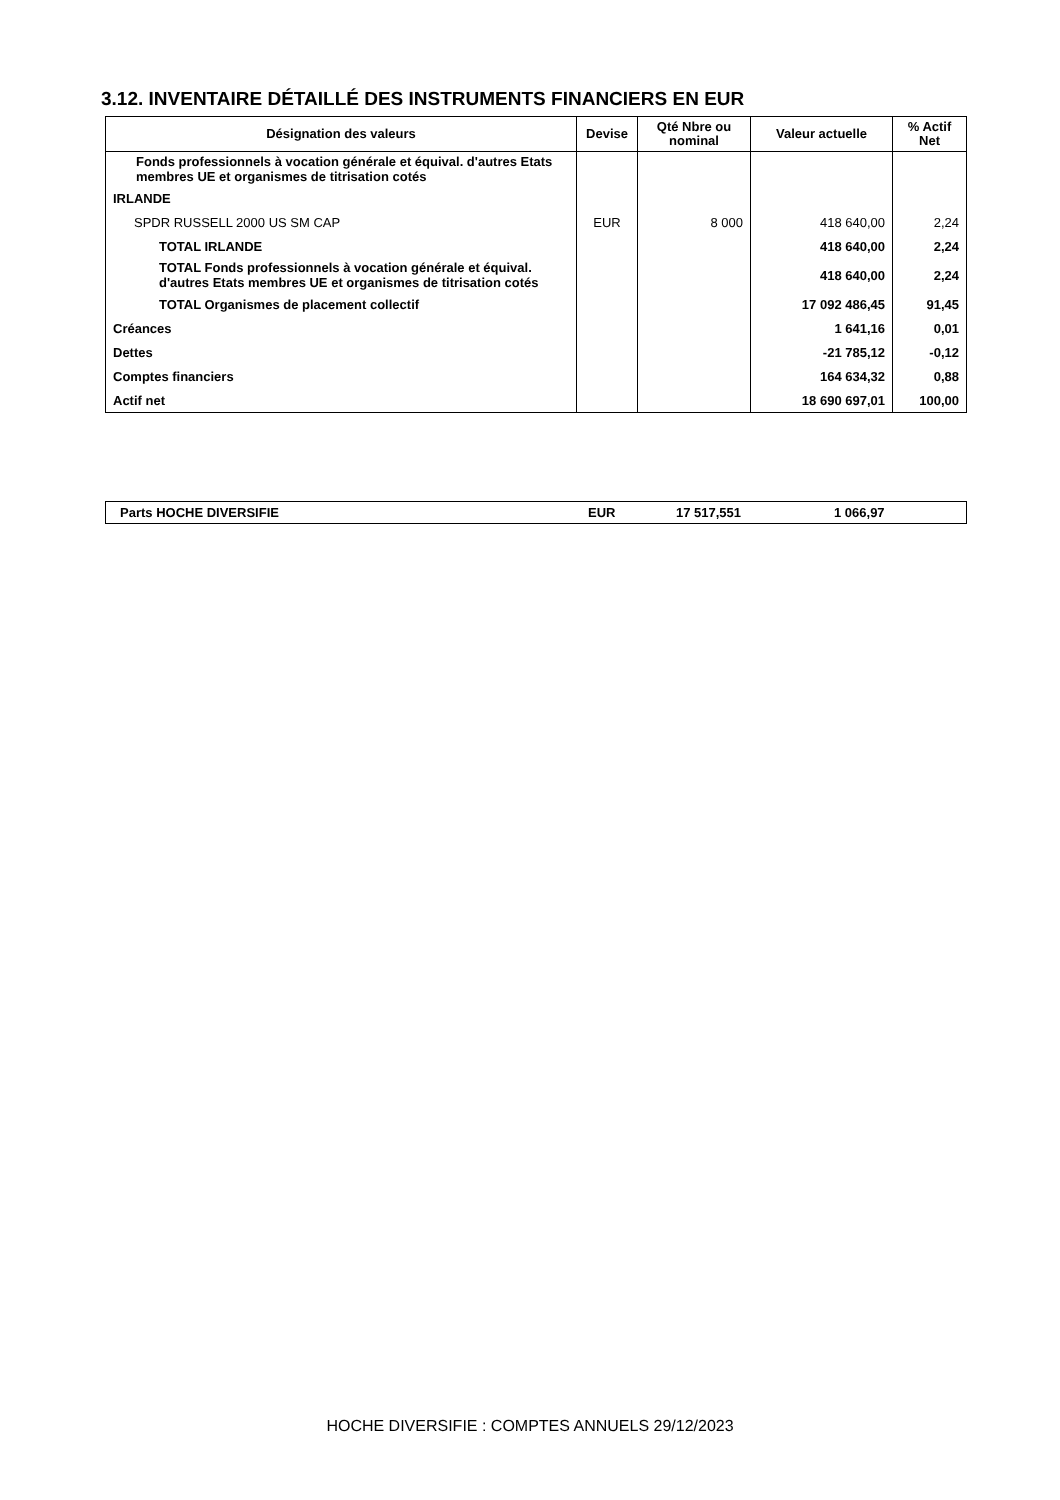3.12. INVENTAIRE DÉTAILLÉ DES INSTRUMENTS FINANCIERS EN EUR
| Désignation des valeurs | Devise | Qté Nbre ou nominal | Valeur actuelle | % Actif Net |
| --- | --- | --- | --- | --- |
| Fonds professionnels à vocation générale et équival. d'autres Etats membres UE et organismes de titrisation cotés | | | | |
| IRLANDE | | | | |
| SPDR RUSSELL 2000 US SM CAP | EUR | 8 000 | 418 640,00 | 2,24 |
| TOTAL IRLANDE | | | 418 640,00 | 2,24 |
| TOTAL Fonds professionnels à vocation générale et équival. d'autres Etats membres UE et organismes de titrisation cotés | | | 418 640,00 | 2,24 |
| TOTAL Organismes de placement collectif | | | 17 092 486,45 | 91,45 |
| Créances | | | 1 641,16 | 0,01 |
| Dettes | | | -21 785,12 | -0,12 |
| Comptes financiers | | | 164 634,32 | 0,88 |
| Actif net | | | 18 690 697,01 | 100,00 |
| Parts HOCHE DIVERSIFIE | EUR | 17 517,551 | 1 066,97 |
HOCHE DIVERSIFIE : COMPTES ANNUELS 29/12/2023